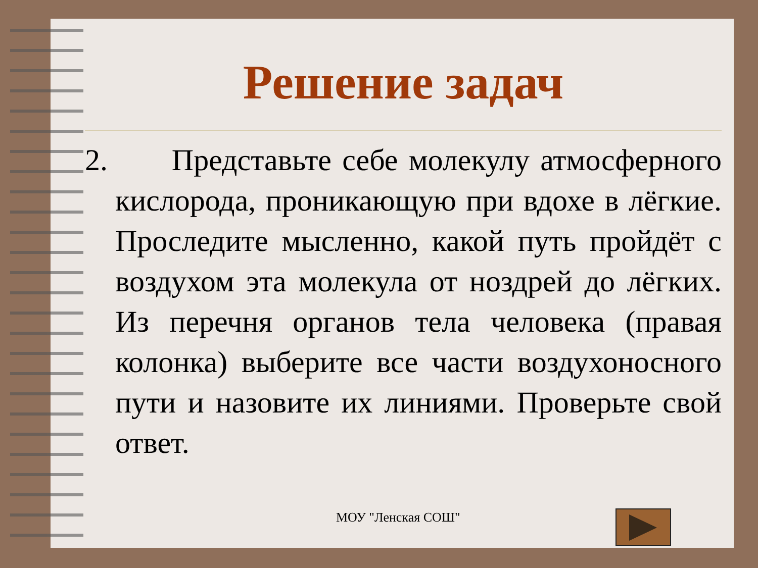Решение задач
2. Представьте себе молекулу атмосферного кислорода, проникающую при вдохе в лёгкие. Проследите мысленно, какой путь пройдёт с воздухом эта молекула от ноздрей до лёгких. Из перечня органов тела человека (правая колонка) выберите все части воздухоносного пути и назовите их линиями. Проверьте свой ответ.
МОУ "Ленская СОШ"